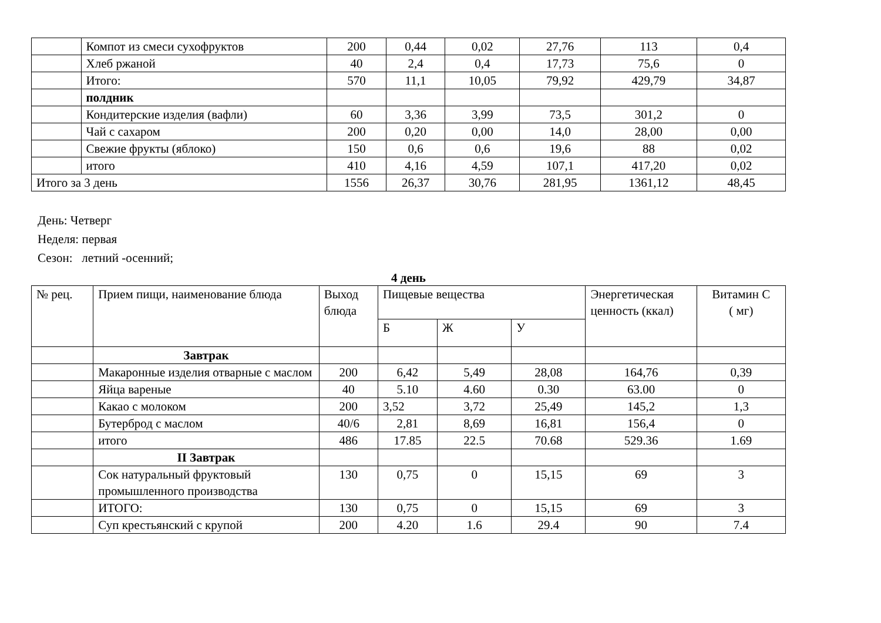| | Компот из смеси сухофруктов | 200 | 0,44 | 0,02 | 27,76 | 113 | 0,4 |
| | Хлеб ржаной | 40 | 2,4 | 0,4 | 17,73 | 75,6 | 0 |
| | Итого: | 570 | 11,1 | 10,05 | 79,92 | 429,79 | 34,87 |
| | полдник | | | | | | |
| | Кондитерские изделия (вафли) | 60 | 3,36 | 3,99 | 73,5 | 301,2 | 0 |
| | Чай с сахаром | 200 | 0,20 | 0,00 | 14,0 | 28,00 | 0,00 |
| | Свежие фрукты (яблоко) | 150 | 0,6 | 0,6 | 19,6 | 88 | 0,02 |
| | итого | 410 | 4,16 | 4,59 | 107,1 | 417,20 | 0,02 |
| Итого за 3 день | | 1556 | 26,37 | 30,76 | 281,95 | 1361,12 | 48,45 |
День: Четверг
Неделя: первая
Сезон: летний -осенний;
4 день
| № рец. | Прием пищи, наименование блюда | Выход блюда | Пищевые вещества | | | Энергетическая ценность (ккал) | Витамин С ( мг) |
| | | | Б | Ж | У | | |
| | Завтрак | | | | | | |
| | Макаронные изделия отварные с маслом | 200 | 6,42 | 5,49 | 28,08 | 164,76 | 0,39 |
| | Яйца вареные | 40 | 5.10 | 4.60 | 0.30 | 63.00 | 0 |
| | Какао с молоком | 200 | 3,52 | 3,72 | 25,49 | 145,2 | 1,3 |
| | Бутерброд с маслом | 40/6 | 2,81 | 8,69 | 16,81 | 156,4 | 0 |
| | итого | 486 | 17.85 | 22.5 | 70.68 | 529.36 | 1.69 |
| | II Завтрак | | | | | | |
| | Сок натуральный фруктовый промышленного производства | 130 | 0,75 | 0 | 15,15 | 69 | 3 |
| | ИТОГО: | 130 | 0,75 | 0 | 15,15 | 69 | 3 |
| | Суп крестьянский с крупой | 200 | 4.20 | 1.6 | 29.4 | 90 | 7.4 |